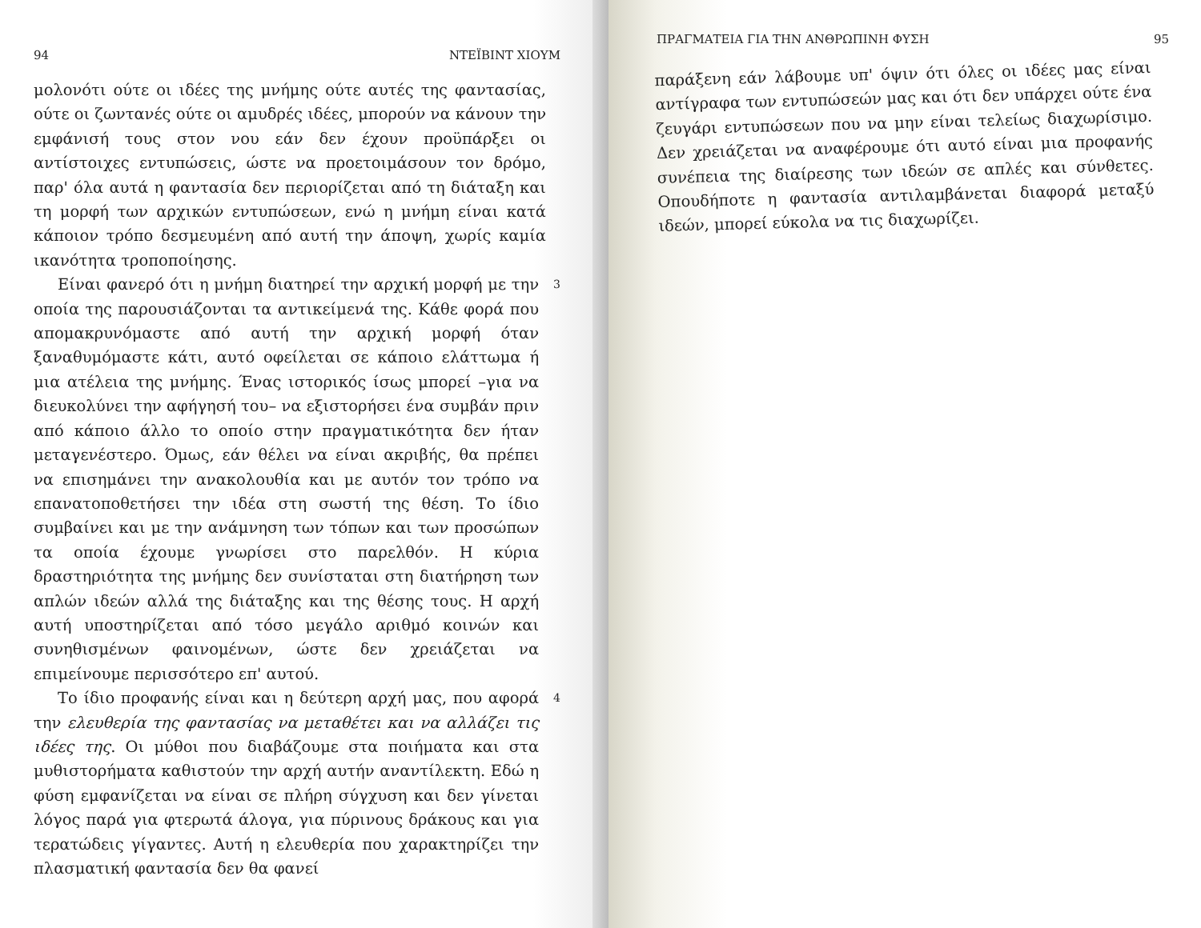94 ΝΤΕΪΒΙΝΤ ΧΙΟΥΜ
μολονότι ούτε οι ιδέες της μνήμης ούτε αυτές της φαντασίας, ούτε οι ζωντανές ούτε οι αμυδρές ιδέες, μπορούν να κάνουν την εμφάνισή τους στον νου εάν δεν έχουν προϋπάρξει οι αντίστοιχες εντυπώσεις, ώστε να προετοιμάσουν τον δρόμο, παρ' όλα αυτά η φαντασία δεν περιορίζεται από τη διάταξη και τη μορφή των αρχικών εντυπώσεων, ενώ η μνήμη είναι κατά κάποιον τρόπο δεσμευμένη από αυτή την άποψη, χωρίς καμία ικανότητα τροποποίησης.
Είναι φανερό ότι η μνήμη διατηρεί την αρχική μορφή με την οποία της παρουσιάζονται τα αντικείμενά της. Κάθε φορά που απομακρυνόμαστε από αυτή την αρχική μορφή όταν ξαναθυμόμαστε κάτι, αυτό οφείλεται σε κάποιο ελάττωμα ή μια ατέλεια της μνήμης. Ένας ιστορικός ίσως μπορεί –για να διευκολύνει την αφήγησή του– να εξιστορήσει ένα συμβάν πριν από κάποιο άλλο το οποίο στην πραγματικότητα δεν ήταν μεταγενέστερο. Όμως, εάν θέλει να είναι ακριβής, θα πρέπει να επισημάνει την ανακολουθία και με αυτόν τον τρόπο να επανατοποθετήσει την ιδέα στη σωστή της θέση. Το ίδιο συμβαίνει και με την ανάμνηση των τόπων και των προσώπων τα οποία έχουμε γνωρίσει στο παρελθόν. Η κύρια δραστηριότητα της μνήμης δεν συνίσταται στη διατήρηση των απλών ιδεών αλλά της διάταξης και της θέσης τους. Η αρχή αυτή υποστηρίζεται από τόσο μεγάλο αριθμό κοινών και συνηθισμένων φαινομένων, ώστε δεν χρειάζεται να επιμείνουμε περισσότερο επ' αυτού.
3
Το ίδιο προφανής είναι και η δεύτερη αρχή μας, που αφορά την ελευθερία της φαντασίας να μεταθέτει και να αλλάζει τις ιδέες της. Οι μύθοι που διαβάζουμε στα ποιήματα και στα μυθιστορήματα καθιστούν την αρχή αυτήν αναντίλεκτη. Εδώ η φύση εμφανίζεται να είναι σε πλήρη σύγχυση και δεν γίνεται λόγος παρά για φτερωτά άλογα, για πύρινους δράκους και για τερατώδεις γίγαντες. Αυτή η ελευθερία που χαρακτηρίζει την πλασματική φαντασία δεν θα φανεί
4
ΠΡΑΓΜΑΤΕΙΑ ΓΙΑ ΤΗΝ ΑΝΘΡΩΠΙΝΗ ΦΥΣΗ 95
παράξενη εάν λάβουμε υπ' όψιν ότι όλες οι ιδέες μας είναι αντίγραφα των εντυπώσεών μας και ότι δεν υπάρχει ούτε ένα ζευγάρι εντυπώσεων που να μην είναι τελείως διαχωρίσιμο. Δεν χρειάζεται να αναφέρουμε ότι αυτό είναι μια προφανής συνέπεια της διαίρεσης των ιδεών σε απλές και σύνθετες. Οπουδήποτε η φαντασία αντιλαμβάνεται διαφορά μεταξύ ιδεών, μπορεί εύκολα να τις διαχωρίζει.